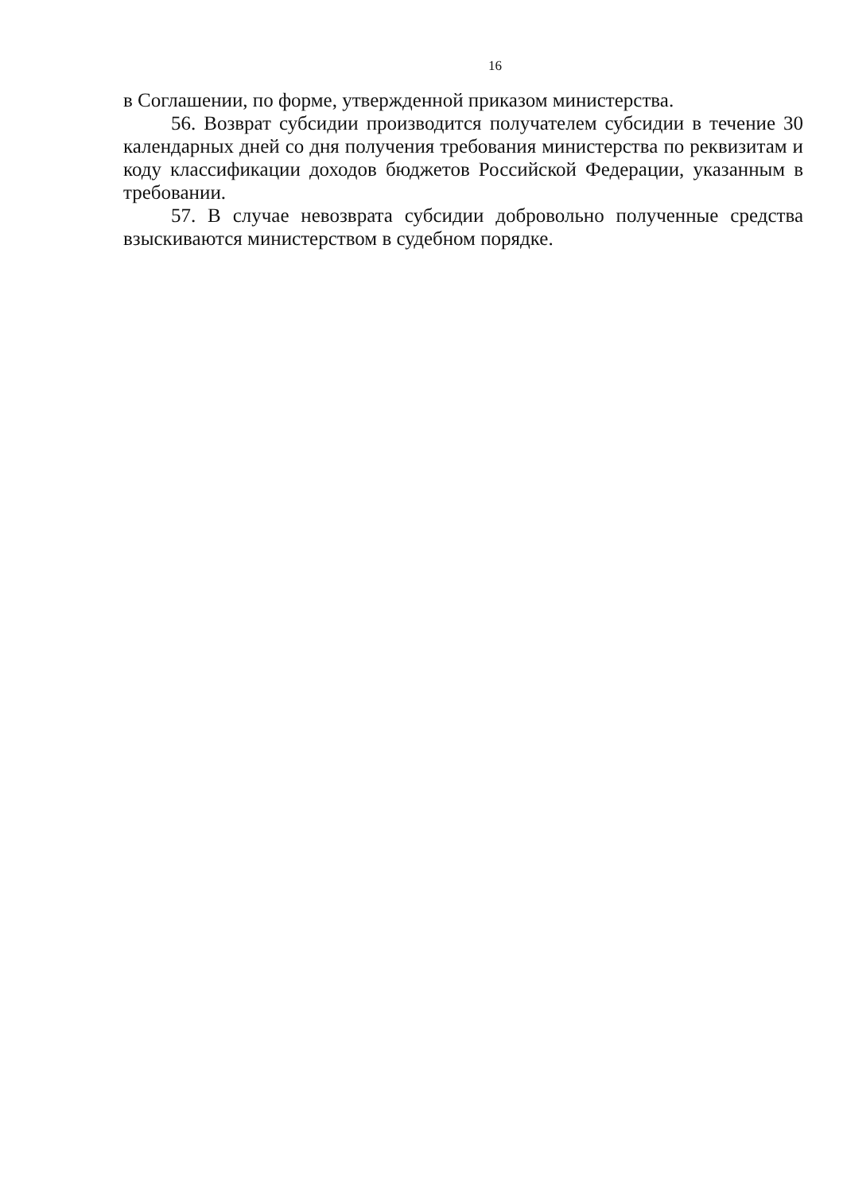16
в Соглашении, по форме, утвержденной приказом министерства.
56. Возврат субсидии производится получателем субсидии в течение 30 календарных дней со дня получения требования министерства по реквизитам и коду классификации доходов бюджетов Российской Федерации, указанным в требовании.
57. В случае невозврата субсидии добровольно полученные средства взыскиваются министерством в судебном порядке.